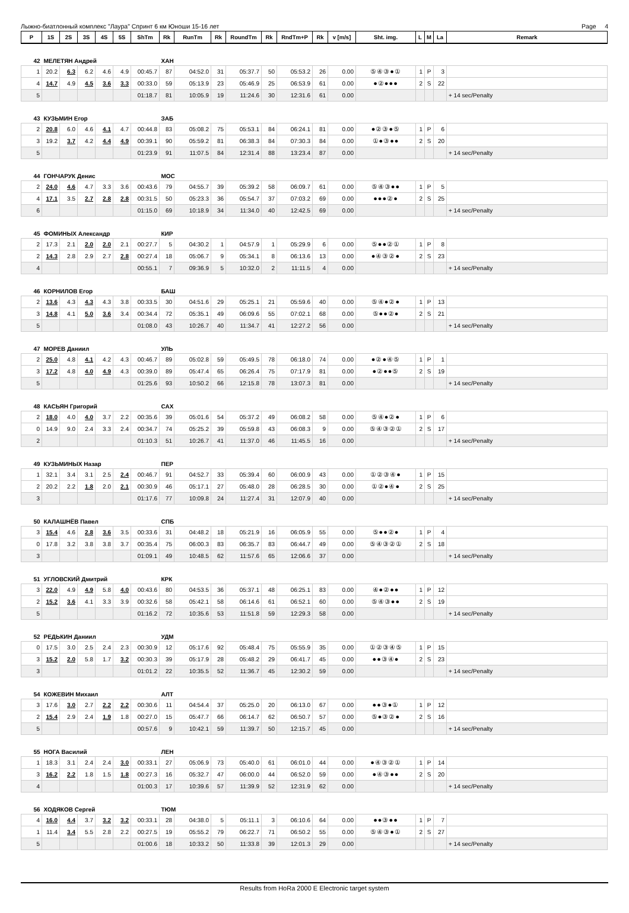Лыжно-биатлонный комплекс "Лаура" Спринт 6 км Юноши 15-16 лет Page 4
| P | 1S | 2S | 3S | 4S | 5S | ShTm | Rk | RunTm | Rk | RoundTm | Rk | RndTm+P | Rk | v [m/s] | Sht. img. | L | M | La | Remark |
| --- | --- | --- | --- | --- | --- | --- | --- | --- | --- | --- | --- | --- | --- | --- | --- | --- | --- | --- | --- |
| 42 | МЕЛЕТЯН Андрей | | | | | | ХАН | | | | | | | | | | | | |
| 1 | 20.2 | 6.3 | 6.2 | 4.6 | 4.9 | 00:45.7 | 87 | 04:52.0 | 31 | 05:37.7 | 50 | 05:53.2 | 26 | 0.00 | ⑤④③●① | 1 | P | 3 | |
| 4 | 14.7 | 4.9 | 4.5 | 3.6 | 3.3 | 00:33.0 | 59 | 05:13.9 | 23 | 05:46.9 | 25 | 06:53.9 | 61 | 0.00 | ●②●●● | 2 | S | 22 | |
| 5 | | | | | | 01:18.7 | 81 | 10:05.9 | 19 | 11:24.6 | 30 | 12:31.6 | 61 | 0.00 | | | | | + 14 sec/Penalty |
| 43 | КУЗЬМИН Егор | | | | | | ЗАБ | | | | | | | | | | | | |
| 2 | 20.8 | 6.0 | 4.6 | 4.1 | 4.7 | 00:44.8 | 83 | 05:08.2 | 75 | 05:53.1 | 84 | 06:24.1 | 81 | 0.00 | ●②③●⑤ | 1 | P | 6 | |
| 3 | 19.2 | 3.7 | 4.2 | 4.4 | 4.9 | 00:39.1 | 90 | 05:59.2 | 81 | 06:38.3 | 84 | 07:30.3 | 84 | 0.00 | ①●③●● | 2 | S | 20 | |
| 5 | | | | | | 01:23.9 | 91 | 11:07.5 | 84 | 12:31.4 | 88 | 13:23.4 | 87 | 0.00 | | | | | + 14 sec/Penalty |
| 44 | ГОНЧАРУК Денис | | | | | | МОС | | | | | | | | | | | | |
| 2 | 24.0 | 4.6 | 4.7 | 3.3 | 3.6 | 00:43.6 | 79 | 04:55.7 | 39 | 05:39.2 | 58 | 06:09.7 | 61 | 0.00 | ⑤④③●● | 1 | P | 5 | |
| 4 | 17.1 | 3.5 | 2.7 | 2.8 | 2.8 | 00:31.5 | 50 | 05:23.3 | 36 | 05:54.7 | 37 | 07:03.2 | 69 | 0.00 | ●●●②● | 2 | S | 25 | |
| 6 | | | | | | 01:15.0 | 69 | 10:18.9 | 34 | 11:34.0 | 40 | 12:42.5 | 69 | 0.00 | | | | | + 14 sec/Penalty |
| 45 | ФОМИНЫХ Александр | | | | | | КИР | | | | | | | | | | | | |
| 2 | 17.3 | 2.1 | 2.0 | 2.0 | 2.1 | 00:27.7 | 5 | 04:30.2 | 1 | 04:57.9 | 1 | 05:29.9 | 6 | 0.00 | ⑤●●②① | 1 | P | 8 | |
| 2 | 14.3 | 2.8 | 2.9 | 2.7 | 2.8 | 00:27.4 | 18 | 05:06.7 | 9 | 05:34.1 | 8 | 06:13.6 | 13 | 0.00 | ●④③②● | 2 | S | 23 | |
| 4 | | | | | | 00:55.1 | 7 | 09:36.9 | 5 | 10:32.0 | 2 | 11:11.5 | 4 | 0.00 | | | | | + 14 sec/Penalty |
| 46 | КОРНИЛОВ Егор | | | | | | БАШ | | | | | | | | | | | | |
| 2 | 13.6 | 4.3 | 4.3 | 4.3 | 3.8 | 00:33.5 | 30 | 04:51.6 | 29 | 05:25.1 | 21 | 05:59.6 | 40 | 0.00 | ⑤④●②● | 1 | P | 13 | |
| 3 | 14.8 | 4.1 | 5.0 | 3.6 | 3.4 | 00:34.4 | 72 | 05:35.1 | 49 | 06:09.6 | 55 | 07:02.1 | 68 | 0.00 | ⑤●●②● | 2 | S | 21 | |
| 5 | | | | | | 01:08.0 | 43 | 10:26.7 | 40 | 11:34.7 | 41 | 12:27.2 | 56 | 0.00 | | | | | + 14 sec/Penalty |
| 47 | МОРЕВ Даниил | | | | | | УЛЬ | | | | | | | | | | | | |
| 2 | 25.0 | 4.8 | 4.1 | 4.2 | 4.3 | 00:46.7 | 89 | 05:02.8 | 59 | 05:49.5 | 78 | 06:18.0 | 74 | 0.00 | ●②●④⑤ | 1 | P | 1 | |
| 3 | 17.2 | 4.8 | 4.0 | 4.9 | 4.3 | 00:39.0 | 89 | 05:47.4 | 65 | 06:26.4 | 75 | 07:17.9 | 81 | 0.00 | ●②●●⑤ | 2 | S | 19 | |
| 5 | | | | | | 01:25.6 | 93 | 10:50.2 | 66 | 12:15.8 | 78 | 13:07.3 | 81 | 0.00 | | | | | + 14 sec/Penalty |
| 48 | КАСЬЯН Григорий | | | | | | САХ | | | | | | | | | | | | |
| 2 | 18.0 | 4.0 | 4.0 | 3.7 | 2.2 | 00:35.6 | 39 | 05:01.6 | 54 | 05:37.2 | 49 | 06:08.2 | 58 | 0.00 | ⑤④●②● | 1 | P | 6 | |
| 0 | 14.9 | 9.0 | 2.4 | 3.3 | 2.4 | 00:34.7 | 74 | 05:25.2 | 39 | 05:59.8 | 43 | 06:08.3 | 9 | 0.00 | ⑤④③②① | 2 | S | 17 | |
| 2 | | | | | | 01:10.3 | 51 | 10:26.7 | 41 | 11:37.0 | 46 | 11:45.5 | 16 | 0.00 | | | | | + 14 sec/Penalty |
| 49 | КУЗЬМИНЫХ Назар | | | | | | ПЕР | | | | | | | | | | | | |
| 1 | 32.1 | 3.4 | 3.1 | 2.5 | 2.4 | 00:46.7 | 91 | 04:52.7 | 33 | 05:39.4 | 60 | 06:00.9 | 43 | 0.00 | ①②③④● | 1 | P | 15 | |
| 2 | 20.2 | 2.2 | 1.8 | 2.0 | 2.1 | 00:30.9 | 46 | 05:17.1 | 27 | 05:48.0 | 28 | 06:28.5 | 30 | 0.00 | ①②●④● | 2 | S | 25 | |
| 3 | | | | | | 01:17.6 | 77 | 10:09.8 | 24 | 11:27.4 | 31 | 12:07.9 | 40 | 0.00 | | | | | + 14 sec/Penalty |
| 50 | КАЛАШНЁВ Павел | | | | | | СПБ | | | | | | | | | | | | |
| 3 | 15.4 | 4.6 | 2.8 | 3.6 | 3.5 | 00:33.6 | 31 | 04:48.2 | 18 | 05:21.9 | 16 | 06:05.9 | 55 | 0.00 | ⑤●●②● | 1 | P | 4 | |
| 0 | 17.8 | 3.2 | 3.8 | 3.8 | 3.7 | 00:35.4 | 75 | 06:00.3 | 83 | 06:35.7 | 83 | 06:44.7 | 49 | 0.00 | ⑤④③②① | 2 | S | 18 | |
| 3 | | | | | | 01:09.1 | 49 | 10:48.5 | 62 | 11:57.6 | 65 | 12:06.6 | 37 | 0.00 | | | | | + 14 sec/Penalty |
| 51 | УГЛОВСКИЙ Дмитрий | | | | | | КРК | | | | | | | | | | | | |
| 3 | 22.0 | 4.9 | 4.9 | 5.8 | 4.0 | 00:43.6 | 80 | 04:53.5 | 36 | 05:37.1 | 48 | 06:25.1 | 83 | 0.00 | ④●②●● | 1 | P | 12 | |
| 2 | 15.2 | 3.6 | 4.1 | 3.3 | 3.9 | 00:32.6 | 58 | 05:42.1 | 58 | 06:14.6 | 61 | 06:52.1 | 60 | 0.00 | ⑤④③●● | 2 | S | 19 | |
| 5 | | | | | | 01:16.2 | 72 | 10:35.6 | 53 | 11:51.8 | 59 | 12:29.3 | 58 | 0.00 | | | | | + 14 sec/Penalty |
| 52 | РЕДЬКИН Даниил | | | | | | УДМ | | | | | | | | | | | | |
| 0 | 17.5 | 3.0 | 2.5 | 2.4 | 2.3 | 00:30.9 | 12 | 05:17.6 | 92 | 05:48.4 | 75 | 05:55.9 | 35 | 0.00 | ①②③④⑤ | 1 | P | 15 | |
| 3 | 15.2 | 2.0 | 5.8 | 1.7 | 3.2 | 00:30.3 | 39 | 05:17.9 | 28 | 05:48.2 | 29 | 06:41.7 | 45 | 0.00 | ●●③④● | 2 | S | 23 | |
| 3 | | | | | | 01:01.2 | 22 | 10:35.5 | 52 | 11:36.7 | 45 | 12:30.2 | 59 | 0.00 | | | | | + 14 sec/Penalty |
| 54 | КОЖЕВИН Михаил | | | | | | АЛТ | | | | | | | | | | | | |
| 3 | 17.6 | 3.0 | 2.7 | 2.2 | 2.2 | 00:30.6 | 11 | 04:54.4 | 37 | 05:25.0 | 20 | 06:13.0 | 67 | 0.00 | ●●③●① | 1 | P | 12 | |
| 2 | 15.4 | 2.9 | 2.4 | 1.9 | 1.8 | 00:27.0 | 15 | 05:47.7 | 66 | 06:14.7 | 62 | 06:50.7 | 57 | 0.00 | ⑤●③②● | 2 | S | 16 | |
| 5 | | | | | | 00:57.6 | 9 | 10:42.1 | 59 | 11:39.7 | 50 | 12:15.7 | 45 | 0.00 | | | | | + 14 sec/Penalty |
| 55 | НОГА Василий | | | | | | ЛЕН | | | | | | | | | | | | |
| 1 | 18.3 | 3.1 | 2.4 | 2.4 | 3.0 | 00:33.1 | 27 | 05:06.9 | 73 | 05:40.0 | 61 | 06:01.0 | 44 | 0.00 | ●④③②① | 1 | P | 14 | |
| 3 | 16.2 | 2.2 | 1.8 | 1.5 | 1.8 | 00:27.3 | 16 | 05:32.7 | 47 | 06:00.0 | 44 | 06:52.0 | 59 | 0.00 | ●④③●● | 2 | S | 20 | |
| 4 | | | | | | 01:00.3 | 17 | 10:39.6 | 57 | 11:39.9 | 52 | 12:31.9 | 62 | 0.00 | | | | | + 14 sec/Penalty |
| 56 | ХОДЯКОВ Сергей | | | | | | ТЮМ | | | | | | | | | | | | |
| 4 | 16.0 | 4.4 | 3.7 | 3.2 | 3.2 | 00:33.1 | 28 | 04:38.0 | 5 | 05:11.1 | 3 | 06:10.6 | 64 | 0.00 | ●●③●● | 1 | P | 7 | |
| 1 | 11.4 | 3.4 | 5.5 | 2.8 | 2.2 | 00:27.5 | 19 | 05:55.2 | 79 | 06:22.7 | 71 | 06:50.2 | 55 | 0.00 | ⑤④③●① | 2 | S | 27 | |
| 5 | | | | | | 01:00.6 | 18 | 10:33.2 | 50 | 11:33.8 | 39 | 12:01.3 | 29 | 0.00 | | | | | + 14 sec/Penalty |
Results from HoRa 2000 E Electronic target system